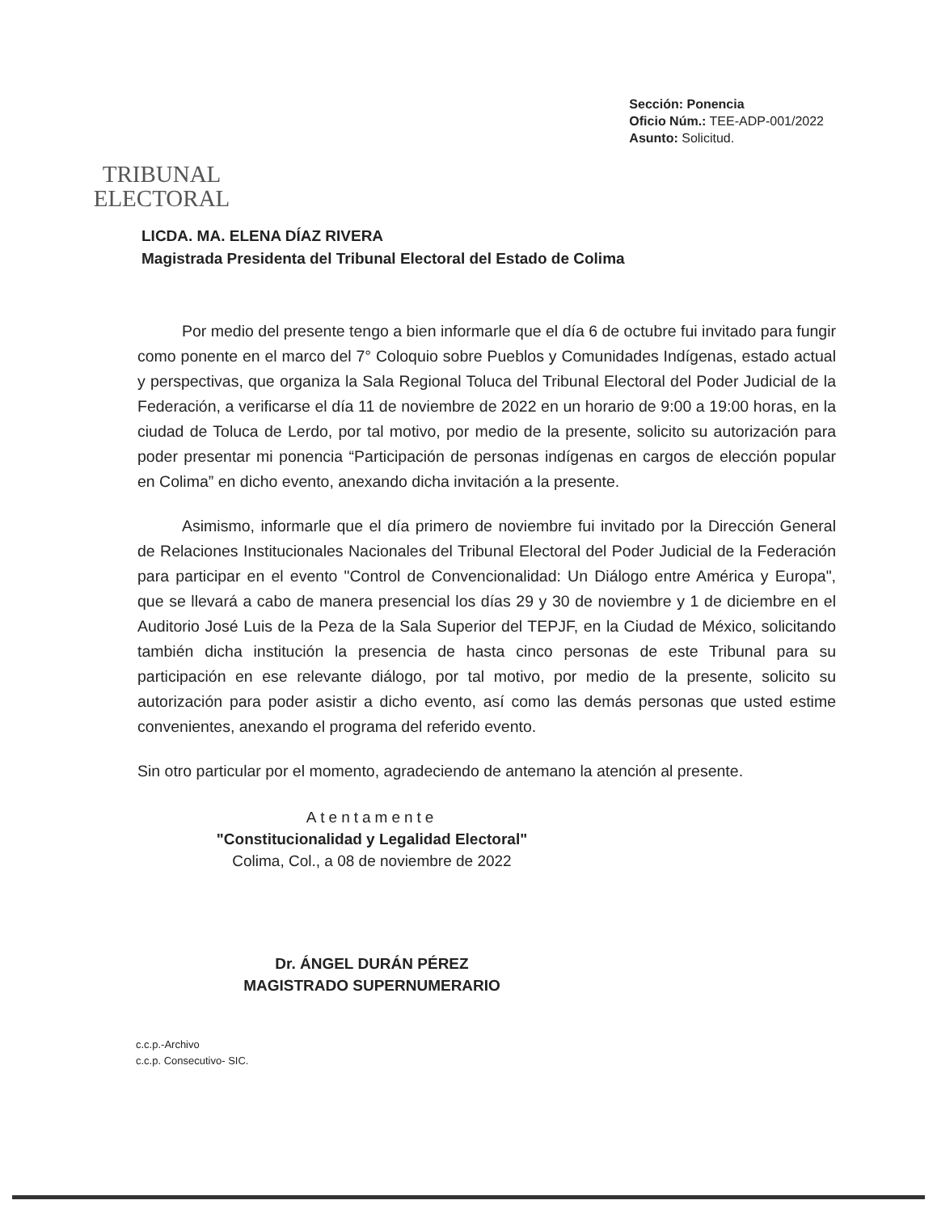TRIBUNAL
ELECTORAL
Sección: Ponencia
Oficio Núm.: TEE-ADP-001/2022
Asunto: Solicitud.
LICDA. MA. ELENA DÍAZ RIVERA
Magistrada Presidenta del Tribunal Electoral del Estado de Colima
Por medio del presente tengo a bien informarle que el día 6 de octubre fui invitado para fungir como ponente en el marco del 7° Coloquio sobre Pueblos y Comunidades Indígenas, estado actual y perspectivas, que organiza la Sala Regional Toluca del Tribunal Electoral del Poder Judicial de la Federación, a verificarse el día 11 de noviembre de 2022 en un horario de 9:00 a 19:00 horas, en la ciudad de Toluca de Lerdo, por tal motivo, por medio de la presente, solicito su autorización para poder presentar mi ponencia “Participación de personas indígenas en cargos de elección popular en Colima” en dicho evento, anexando dicha invitación a la presente.
Asimismo, informarle que el día primero de noviembre fui invitado por la Dirección General de Relaciones Institucionales Nacionales del Tribunal Electoral del Poder Judicial de la Federación para participar en el evento "Control de Convencionalidad: Un Diálogo entre América y Europa", que se llevará a cabo de manera presencial los días 29 y 30 de noviembre y 1 de diciembre en el Auditorio José Luis de la Peza de la Sala Superior del TEPJF, en la Ciudad de México, solicitando también dicha institución la presencia de hasta cinco personas de este Tribunal para su participación en ese relevante diálogo, por tal motivo, por medio de la presente, solicito su autorización para poder asistir a dicho evento, así como las demás personas que usted estime convenientes, anexando el programa del referido evento.
Sin otro particular por el momento, agradeciendo de antemano la atención al presente.
Atentamente
"Constitucionalidad y Legalidad Electoral"
Colima, Col., a 08 de noviembre de 2022
Dr. ÁNGEL DURÁN PÉREZ
MAGISTRADO SUPERNUMERARIO
c.c.p.-Archivo
c.c.p. Consecutivo- SIC.